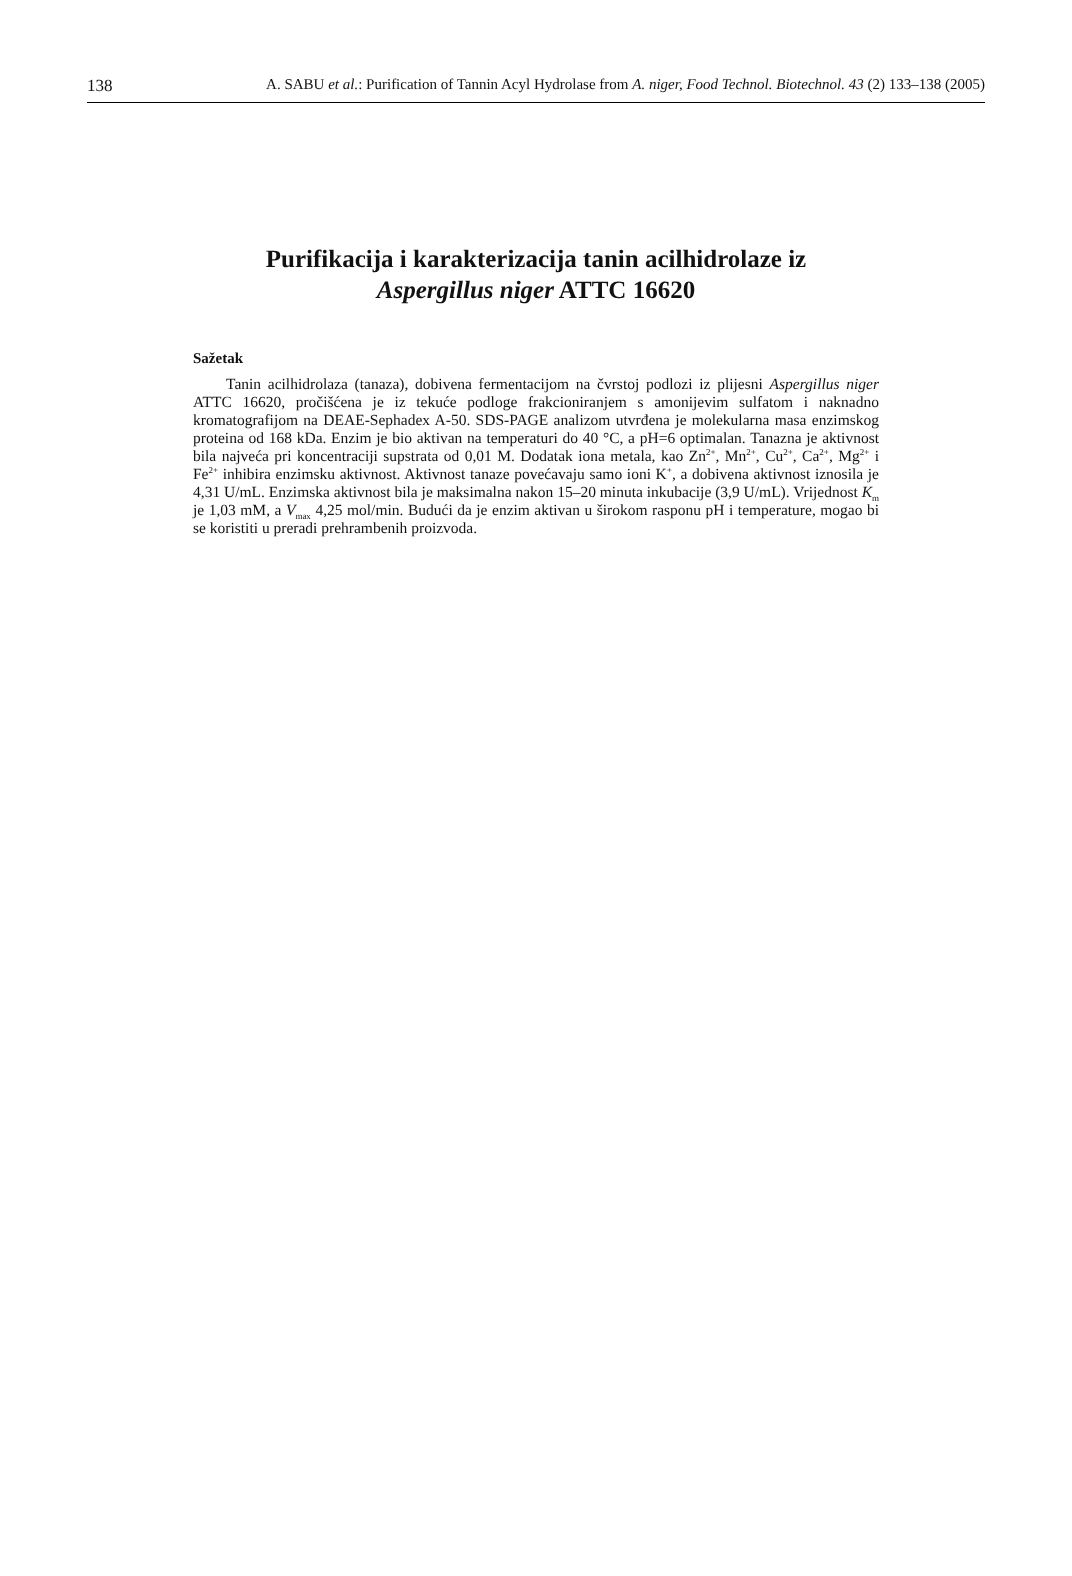138 A. SABU et al.: Purification of Tannin Acyl Hydrolase from A. niger, Food Technol. Biotechnol. 43 (2) 133–138 (2005)
Purifikacija i karakterizacija tanin acilhidrolaze iz
Aspergillus niger ATTC 16620
Sažetak
Tanin acilhidrolaza (tanaza), dobivena fermentacijom na čvrstoj podlozi iz plijesni Aspergillus niger ATTC 16620, pročišćena je iz tekuće podloge frakcioniranjem s amonijevim sulfatom i naknadno kromatografijom na DEAE-Sephadex A-50. SDS-PAGE analizom utvrđena je molekularna masa enzimskog proteina od 168 kDa. Enzim je bio aktivan na temperaturi do 40 °C, a pH=6 optimalan. Tanazna je aktivnost bila najveća pri koncentraciji supstrata od 0,01 M. Dodatak iona metala, kao Zn<sup>2+</sup>, Mn<sup>2+</sup>, Cu<sup>2+</sup>, Ca<sup>2+</sup>, Mg<sup>2+</sup> i Fe<sup>2+</sup> inhibira enzimsku aktivnost. Aktivnost tanaze povećavaju samo ioni K<sup>+</sup>, a dobivena aktivnost iznosila je 4,31 U/mL. Enzimska aktivnost bila je maksimalna nakon 15–20 minuta inkubacije (3,9 U/mL). Vrijednost K<sub>m</sub> je 1,03 mM, a V<sub>max</sub> 4,25 mol/min. Budući da je enzim aktivan u širokom rasponu pH i temperature, mogao bi se koristiti u preradi prehrambenih proizvoda.